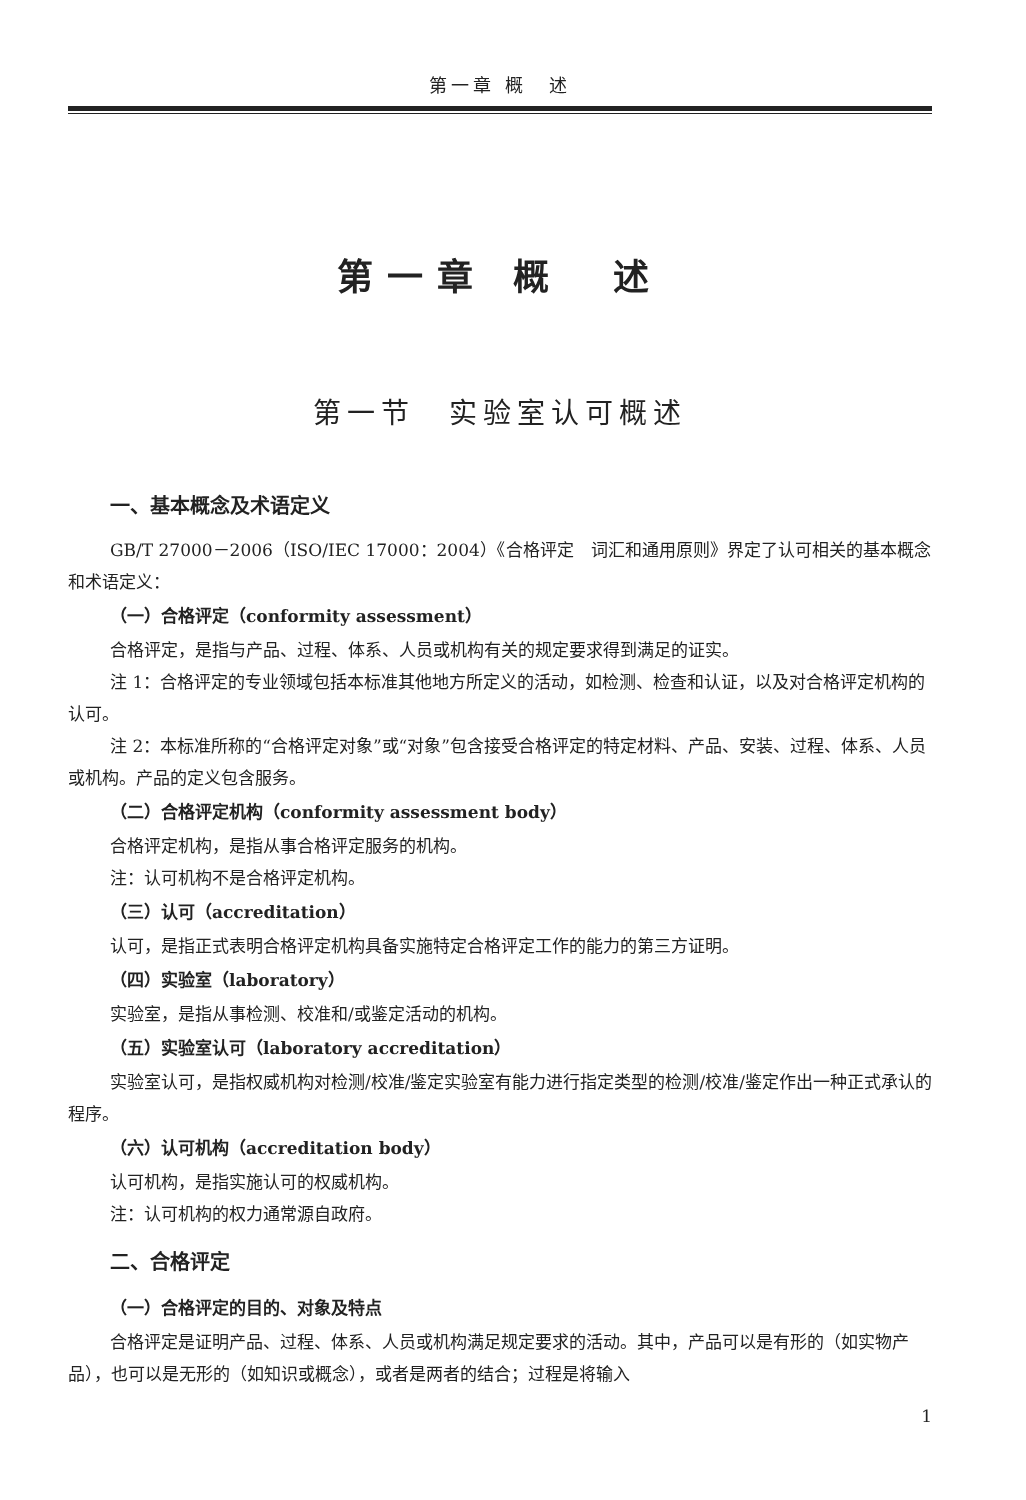第一章 概　述
第一章 概　述
第一节　实验室认可概述
一、基本概念及术语定义
GB/T 27000－2006（ISO/IEC 17000：2004）《合格评定　词汇和通用原则》界定了认可相关的基本概念和术语定义：
（一）合格评定（conformity assessment）
合格评定，是指与产品、过程、体系、人员或机构有关的规定要求得到满足的证实。
注 1：合格评定的专业领域包括本标准其他地方所定义的活动，如检测、检查和认证，以及对合格评定机构的认可。
注 2：本标准所称的“合格评定对象”或“对象”包含接受合格评定的特定材料、产品、安装、过程、体系、人员或机构。产品的定义包含服务。
（二）合格评定机构（conformity assessment body）
合格评定机构，是指从事合格评定服务的机构。
注：认可机构不是合格评定机构。
（三）认可（accreditation）
认可，是指正式表明合格评定机构具备实施特定合格评定工作的能力的第三方证明。
（四）实验室（laboratory）
实验室，是指从事检测、校准和/或鉴定活动的机构。
（五）实验室认可（laboratory accreditation）
实验室认可，是指权威机构对检测/校准/鉴定实验室有能力进行指定类型的检测/校准/鉴定作出一种正式承认的程序。
（六）认可机构（accreditation body）
认可机构，是指实施认可的权威机构。
注：认可机构的权力通常源自政府。
二、合格评定
（一）合格评定的目的、对象及特点
合格评定是证明产品、过程、体系、人员或机构满足规定要求的活动。其中，产品可以是有形的（如实物产品），也可以是无形的（如知识或概念），或者是两者的结合；过程是将输入
1